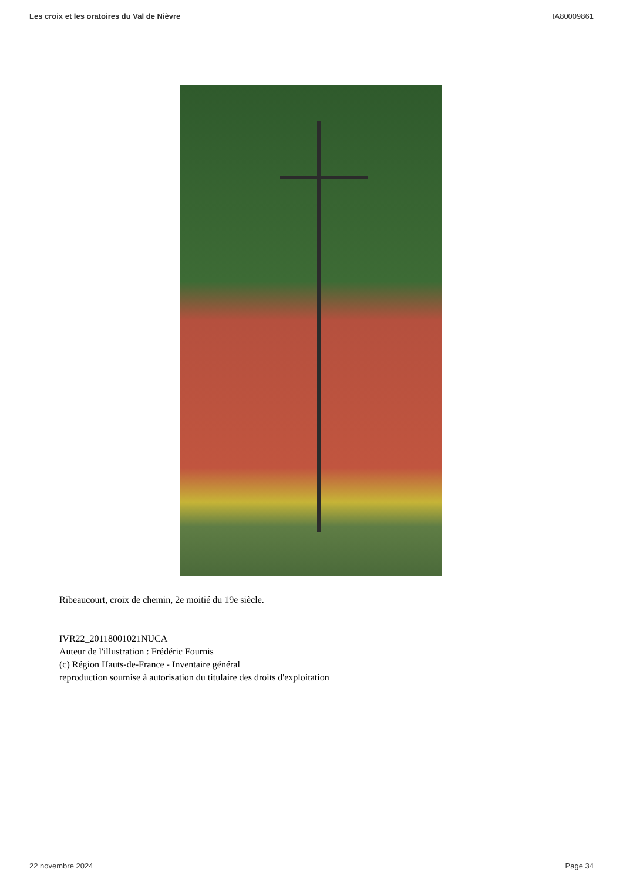Les croix et les oratoires du Val de Nièvre IA80009861
Ribeaucourt, croix de chemin, 2e moitié du 19e siècle.
IVR22_20118001021NUCA
Auteur de l'illustration : Frédéric Fournis
(c) Région Hauts-de-France - Inventaire général
reproduction soumise à autorisation du titulaire des droits d'exploitation
22 novembre 2024 Page 34